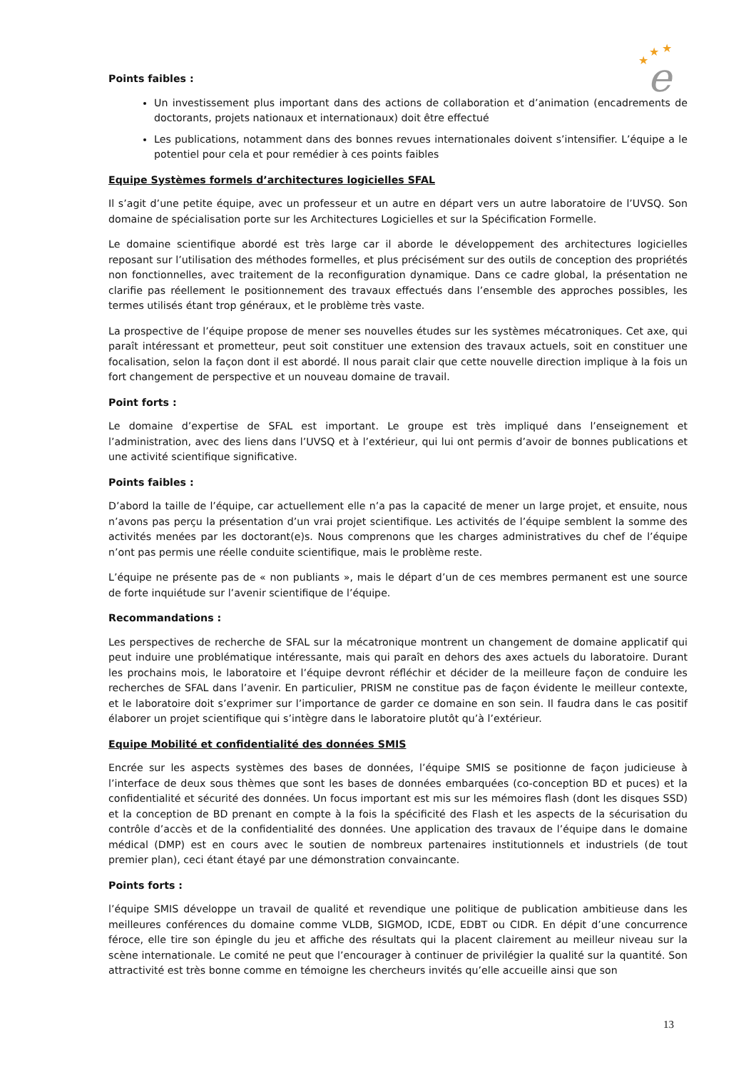★
★
★
e
Points faibles :
Un investissement plus important dans des actions de collaboration et d’animation (encadrements de doctorants, projets nationaux et internationaux) doit être effectué
Les publications, notamment dans des bonnes revues internationales doivent s’intensifier. L’équipe a le potentiel pour cela et pour remédier à ces points faibles
Equipe Systèmes formels d’architectures logicielles SFAL
Il s’agit d’une petite équipe, avec un professeur et un autre en départ vers un autre laboratoire de l’UVSQ. Son domaine de spécialisation porte sur les Architectures Logicielles et sur la Spécification Formelle.
Le domaine scientifique abordé est très large car il aborde le développement des architectures logicielles reposant sur l’utilisation des méthodes formelles, et plus précisément sur des outils de conception des propriétés non fonctionnelles, avec traitement de la reconfiguration dynamique. Dans ce cadre global, la présentation ne clarifie pas réellement le positionnement des travaux effectués dans l’ensemble des approches possibles, les termes utilisés étant trop généraux, et le problème très vaste.
La prospective de l’équipe propose de mener ses nouvelles études sur les systèmes mécatroniques. Cet axe, qui paraît intéressant et prometteur, peut soit constituer une extension des travaux actuels, soit en constituer une focalisation, selon la façon dont il est abordé. Il nous parait clair que cette nouvelle direction implique à la fois un fort changement de perspective et un nouveau domaine de travail.
Point forts :
Le domaine d’expertise de SFAL est important. Le groupe est très impliqué dans l’enseignement et l’administration, avec des liens dans l’UVSQ et à l’extérieur, qui lui ont permis d’avoir de bonnes publications et une activité scientifique significative.
Points faibles :
D’abord la taille de l’équipe, car actuellement elle n’a pas la capacité de mener un large projet, et ensuite, nous n’avons pas perçu la présentation d’un vrai projet scientifique. Les activités de l’équipe semblent la somme des activités menées par les doctorant(e)s. Nous comprenons que les charges administratives du chef de l’équipe n’ont pas permis une réelle conduite scientifique, mais le problème reste.
L’équipe ne présente pas de « non publiants », mais le départ d’un de ces membres permanent est une source de forte inquiétude sur l’avenir scientifique de l’équipe.
Recommandations :
Les perspectives de recherche de SFAL sur la mécatronique montrent un changement de domaine applicatif qui peut induire une problématique intéressante, mais qui paraît en dehors des axes actuels du laboratoire. Durant les prochains mois, le laboratoire et l’équipe devront réfléchir et décider de la meilleure façon de conduire les recherches de SFAL dans l’avenir. En particulier, PRISM ne constitue pas de façon évidente le meilleur contexte, et le laboratoire doit s’exprimer sur l’importance de garder ce domaine en son sein. Il faudra dans le cas positif élaborer un projet scientifique qui s’intègre dans le laboratoire plutôt qu’à l’extérieur.
Equipe Mobilité et confidentialité des données SMIS
Encrée sur les aspects systèmes des bases de données, l’équipe SMIS se positionne de façon judicieuse à l’interface de deux sous thèmes que sont les bases de données embarquées (co-conception BD et puces) et la confidentialité et sécurité des données. Un focus important est mis sur les mémoires flash (dont les disques SSD) et la conception de BD prenant en compte à la fois la spécificité des Flash et les aspects de la sécurisation du contrôle d’accès et de la confidentialité des données. Une application des travaux de l’équipe dans le domaine médical (DMP) est en cours avec le soutien de nombreux partenaires institutionnels et industriels (de tout premier plan), ceci étant étayé par une démonstration convaincante.
Points forts :
l’équipe SMIS développe un travail de qualité et revendique une politique de publication ambitieuse dans les meilleures conférences du domaine comme VLDB, SIGMOD, ICDE, EDBT ou CIDR. En dépit d’une concurrence féroce, elle tire son épingle du jeu et affiche des résultats qui la placent clairement au meilleur niveau sur la scène internationale. Le comité ne peut que l’encourager à continuer de privilégier la qualité sur la quantité. Son attractivité est très bonne comme en témoigne les chercheurs invités qu’elle accueille ainsi que son
13